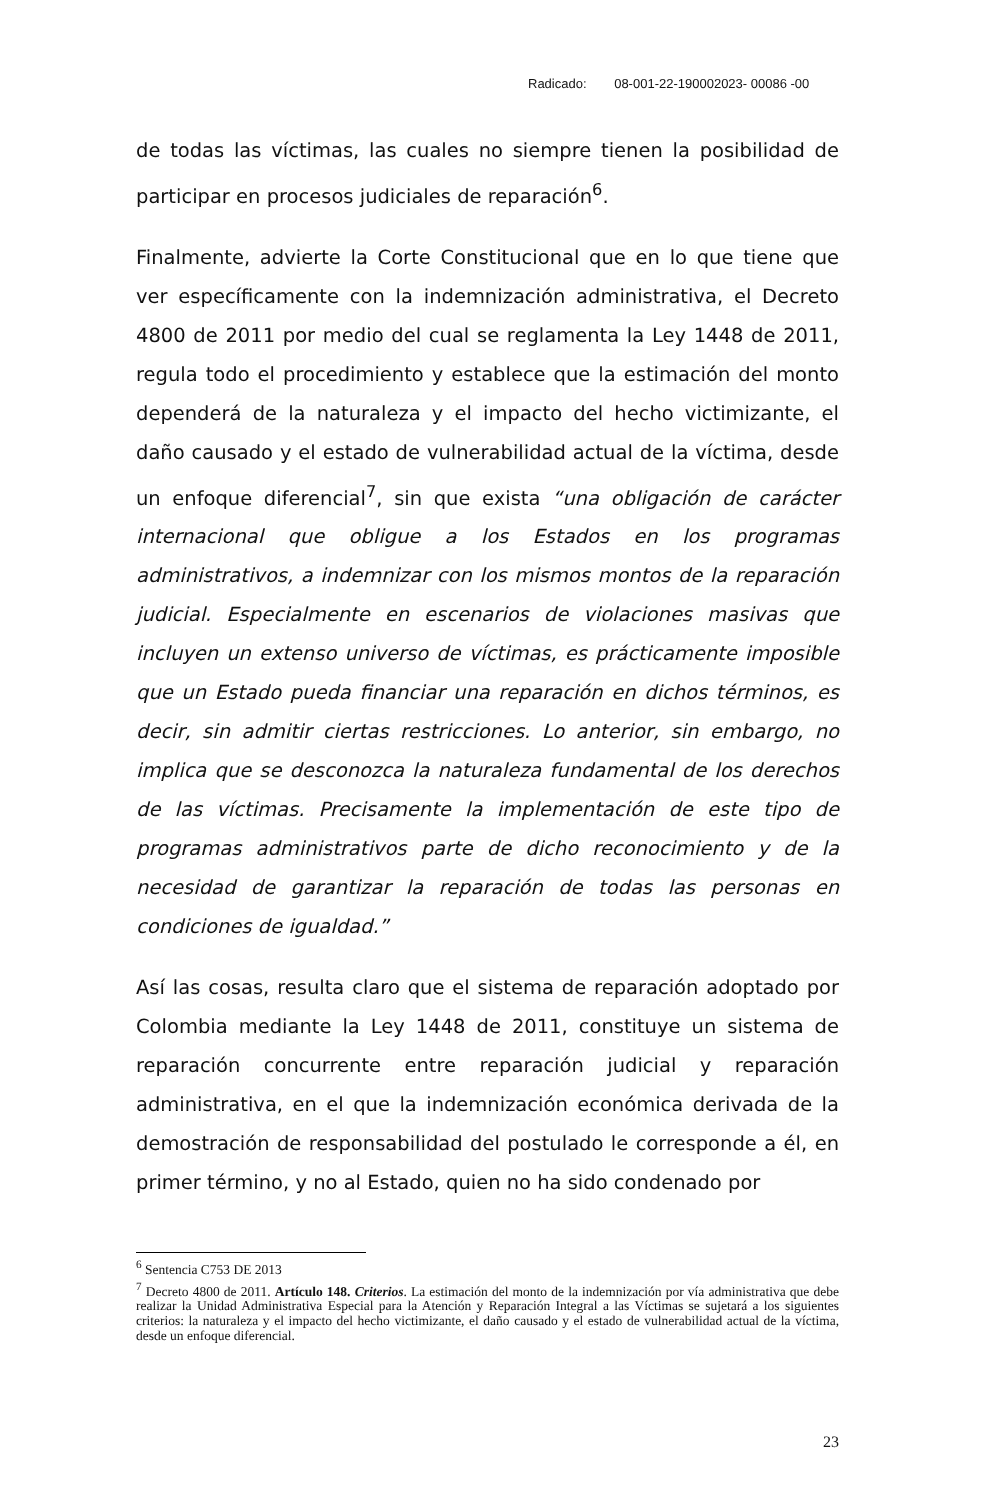Radicado: 08-001-22-190002023- 00086 -00
de todas las víctimas, las cuales no siempre tienen la posibilidad de participar en procesos judiciales de reparación<sup>6</sup>.
Finalmente, advierte la Corte Constitucional que en lo que tiene que ver específicamente con la indemnización administrativa, el Decreto 4800 de 2011 por medio del cual se reglamenta la Ley 1448 de 2011, regula todo el procedimiento y establece que la estimación del monto dependerá de la naturaleza y el impacto del hecho victimizante, el daño causado y el estado de vulnerabilidad actual de la víctima, desde un enfoque diferencial<sup>7</sup>, sin que exista “una obligación de carácter internacional que obligue a los Estados en los programas administrativos, a indemnizar con los mismos montos de la reparación judicial. Especialmente en escenarios de violaciones masivas que incluyen un extenso universo de víctimas, es prácticamente imposible que un Estado pueda financiar una reparación en dichos términos, es decir, sin admitir ciertas restricciones. Lo anterior, sin embargo, no implica que se desconozca la naturaleza fundamental de los derechos de las víctimas. Precisamente la implementación de este tipo de programas administrativos parte de dicho reconocimiento y de la necesidad de garantizar la reparación de todas las personas en condiciones de igualdad.”
Así las cosas, resulta claro que el sistema de reparación adoptado por Colombia mediante la Ley 1448 de 2011, constituye un sistema de reparación concurrente entre reparación judicial y reparación administrativa, en el que la indemnización económica derivada de la demostración de responsabilidad del postulado le corresponde a él, en primer término, y no al Estado, quien no ha sido condenado por
<sup>6</sup> Sentencia C753 DE 2013
<sup>7</sup> Decreto 4800 de 2011. Artículo 148. Criterios. La estimación del monto de la indemnización por vía administrativa que debe realizar la Unidad Administrativa Especial para la Atención y Reparación Integral a las Víctimas se sujetará a los siguientes criterios: la naturaleza y el impacto del hecho victimizante, el daño causado y el estado de vulnerabilidad actual de la víctima, desde un enfoque diferencial.
23